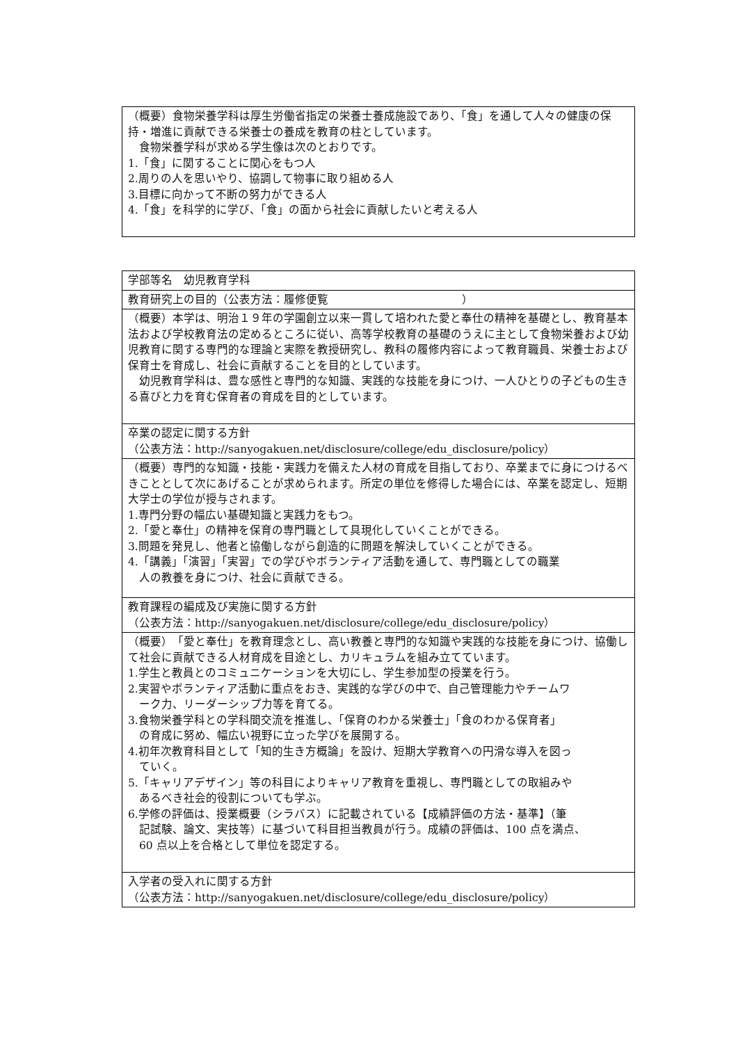| （概要）食物栄養学科は厚生労働省指定の栄養士養成施設であり、「食」を通して人々の健康の保持・増進に貢献できる栄養士の養成を教育の柱としています。 食物栄養学科が求める学生像は次のとおりです。 1.「食」に関することに関心をもつ人 2.周りの人を思いやり、協調して物事に取り組める人 3.目標に向かって不断の努力ができる人 4.「食」を科学的に学び、「食」の面から社会に貢献したいと考える人 |
| 学部等名 幼児教育学科 |
| 教育研究上の目的（公表方法：履修便覧 ） |
| （概要）本学は、明治１９年の学園創立以来一貫して培われた愛と奉仕の精神を基礎とし、教育基本法および学校教育法の定めるところに従い、高等学校教育の基礎のうえに主として食物栄養および幼児教育に関する専門的な理論と実際を教授研究し、教科の履修内容によって教育職員、栄養士および保育士を育成し、社会に貢献することを目的としています。 幼児教育学科は、豊な感性と専門的な知識、実践的な技能を身につけ、一人ひとりの子どもの生きる喜びと力を育む保育者の育成を目的としています。 |
| 卒業の認定に関する方針 （公表方法：http://sanyogakuen.net/disclosure/college/edu_disclosure/policy） |
| （概要）専門的な知識・技能・実践力を備えた人材の育成を目指しており、卒業までに身につけるべきこととして次にあげることが求められます。所定の単位を修得した場合には、卒業を認定し、短期大学士の学位が授与されます。 1.専門分野の幅広い基礎知識と実践力をもつ。 2.「愛と奉仕」の精神を保育の専門職として具現化していくことができる。 3.問題を発見し、他者と協働しながら創造的に問題を解決していくことができる。 4.「講義」「演習」「実習」での学びやボランティア活動を通して、専門職としての職業 人の教養を身につけ、社会に貢献できる。 |
| 教育課程の編成及び実施に関する方針 （公表方法：http://sanyogakuen.net/disclosure/college/edu_disclosure/policy） |
| （概要） 「愛と奉仕」を教育理念とし、高い教養と専門的な知識や実践的な技能を身につけ、協働して社会に貢献できる人材育成を目途とし、カリキュラムを組み立てています。 1.学生と教員とのコミュニケーションを大切にし、学生参加型の授業を行う。 2.実習やボランティア活動に重点をおき、実践的な学びの中で、自己管理能力やチームワ ーク力、リーダーシップ力等を育てる。 3.食物栄養学科との学科間交流を推進し、「保育のわかる栄養士」「食のわかる保育者」 の育成に努め、幅広い視野に立った学びを展開する。 4.初年次教育科目として「知的生き方概論」を設け、短期大学教育への円滑な導入を図っ ていく。 5.「キャリアデザイン」等の科目によりキャリア教育を重視し、専門職としての取組みや あるべき社会的役割についても学ぶ。 6.学修の評価は、授業概要（シラバス）に記載されている【成績評価の方法・基準】（筆 記試験、論文、実技等）に基づいて科目担当教員が行う。成績の評価は、100 点を満点、 60 点以上を合格として単位を認定する。 |
| 入学者の受入れに関する方針 （公表方法：http://sanyogakuen.net/disclosure/college/edu_disclosure/policy） |